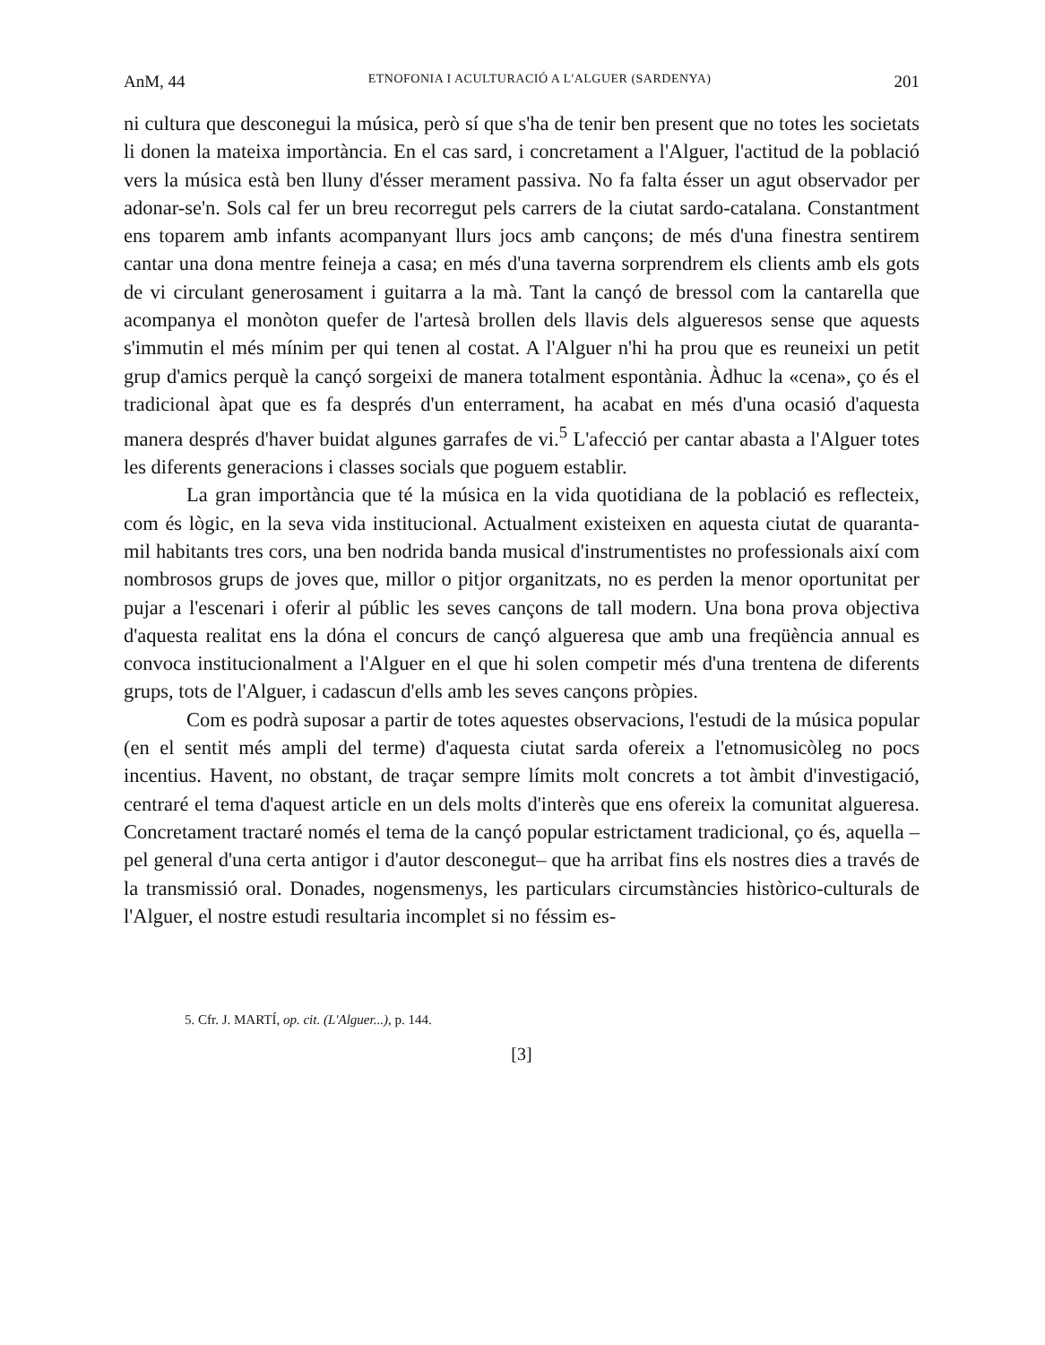AnM, 44 ETNOFONIA I ACULTURACIÓ A L'ALGUER (SARDENYA) 201
ni cultura que desconegui la música, però sí que s'ha de tenir ben present que no totes les societats li donen la mateixa importància. En el cas sard, i concretament a l'Alguer, l'actitud de la població vers la música està ben lluny d'ésser merament passiva. No fa falta ésser un agut observador per adonar-se'n. Sols cal fer un breu recorregut pels carrers de la ciutat sardo-catalana. Constantment ens toparem amb infants acompanyant llurs jocs amb cançons; de més d'una finestra sentirem cantar una dona mentre feineja a casa; en més d'una taverna sorprendrem els clients amb els gots de vi circulant generosament i guitarra a la mà. Tant la cançó de bressol com la cantarella que acompanya el monòton quefer de l'artesà brollen dels llavis dels alguer­esos sense que aquests s'immutin el més mínim per qui tenen al costat. A l'Alguer n'hi ha prou que es reuneixi un petit grup d'amics perquè la cançó sorgeixi de manera totalment espontània. Àdhuc la «cena», ço és el tradicional àpat que es fa després d'un enterrament, ha acabat en més d'una ocasió d'aquesta manera després d'haver buidat algunes garrafes de vi.<sup>5</sup> L'afecció per cantar abasta a l'Alguer totes les diferents generacions i classes socials que poguem establir.
La gran importància que té la música en la vida quotidiana de la població es reflecteix, com és lògic, en la seva vida institucional. Actualment existeixen en aquesta ciutat de quaranta-mil habitants tres cors, una ben nodrida banda musical d'instrumentistes no professionals així com nombrosos grups de joves que, millor o pitjor organitzats, no es perden la menor oportunitat per pujar a l'escenari i oferir al públic les seves cançons de tall modern. Una bona prova objectiva d'aquesta realitat ens la dóna el concurs de cançó alguer­esa que amb una freqüència annual es convoca institucionalment a l'Alguer en el que hi solen competir més d'una trentena de diferents grups, tots de l'Alguer, i cadascun d'ells amb les seves cançons pròpies.
Com es podrà suposar a partir de totes aquestes observacions, l'estudi de la música popular (en el sentit més ampli del terme) d'aquesta ciutat sarda ofereix a l'etnomusicòleg no pocs incentius. Havent, no obstant, de traçar sempre límits molt concrets a tot àmbit d'investigació, centraré el tema d'aquest article en un dels molts d'interès que ens ofereix la comunitat alguer­esa. Concretament tractaré només el tema de la cançó popular estrictament tradicional, ço és, aquella –pel general d'una certa antigor i d'autor desconegut– que ha arribat fins els nostres dies a través de la transmissió oral. Donades, nogensmenys, les particulars circumstàncies històrico-culturals de l'Alguer, el nostre estudi resultaria incomplet si no féssim es-
5. Cfr. J. MARTÍ, op. cit. (L'Alguer...), p. 144.
[3]